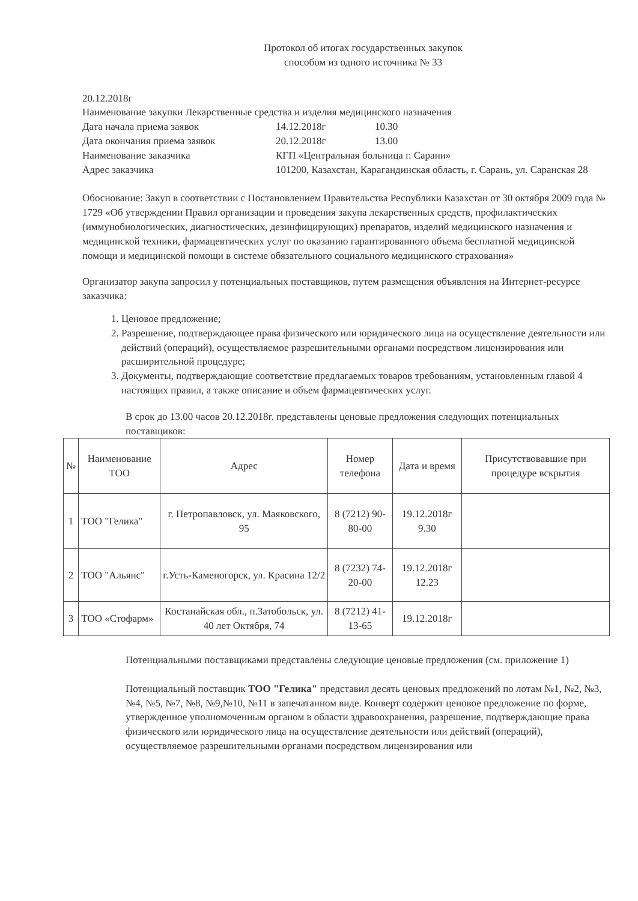Протокол об итогах государственных закупок
способом из одного источника № 33
20.12.2018г
Наименование закупки Лекарственные средства и изделия медицинского назначения
Дата начала приема заявок 14.12.2018г 10.30
Дата окончания приема заявок 20.12.2018г 13.00
Наименование заказчика КГП «Центральная больница г. Сарани»
Адрес заказчика 101200, Казахстан, Карагандинская область, г. Сарань, ул. Саранская 28
Обоснование: Закуп в соответствии с Постановлением Правительства Республики Казахстан от 30 октября 2009 года № 1729 «Об утверждении Правил организации и проведения закупа лекарственных средств, профилактических (иммунобиологических, диагностических, дезинфицирующих) препаратов, изделий медицинского назначения и медицинской техники, фармацевтических услуг по оказанию гарантированного объема бесплатной медицинской помощи и медицинской помощи в системе обязательного социального медицинского страхования»
Организатор закупа запросил у потенциальных поставщиков, путем размещения объявления на Интернет-ресурсе заказчика:
1. Ценовое предложение;
2. Разрешение, подтверждающее права физического или юридического лица на осуществление деятельности или действий (операций), осуществляемое разрешительными органами посредством лицензирования или расширительной процедуре;
3. Документы, подтверждающие соответствие предлагаемых товаров требованиям, установленным главой 4 настоящих правил, а также описание и объем фармацевтических услуг.
В срок до 13.00 часов 20.12.2018г. представлены ценовые предложения следующих потенциальных поставщиков:
| № | Наименование ТОО | Адрес | Номер телефона | Дата и время | Присутствовавшие при процедуре вскрытия |
| --- | --- | --- | --- | --- | --- |
| 1 | ТОО "Гелика" | г. Петропавловск, ул. Маяковского, 95 | 8 (7212) 90-80-00 | 19.12.2018г 9.30 | |
| 2 | ТОО "Альянс" | г.Усть-Каменогорск, ул. Красина 12/2 | 8 (7232) 74-20-00 | 19.12.2018г 12.23 | |
| 3 | ТОО «Стофарм» | Костанайская обл., п.Затобольск, ул. 40 лет Октября, 74 | 8 (7212) 41-13-65 | 19.12.2018г | |
Потенциальными поставщиками представлены следующие ценовые предложения (см. приложение 1)
Потенциальный поставщик ТОО "Гелика" представил десять ценовых предложений по лотам №1, №2, №3, №4, №5, №7, №8, №9,№10, №11 в запечатанном виде. Конверт содержит ценовое предложение по форме, утвержденное уполномоченным органом в области здравоохранения, разрешение, подтверждающие права физического или юридического лица на осуществление деятельности или действий (операций), осуществляемое разрешительными органами посредством лицензирования или